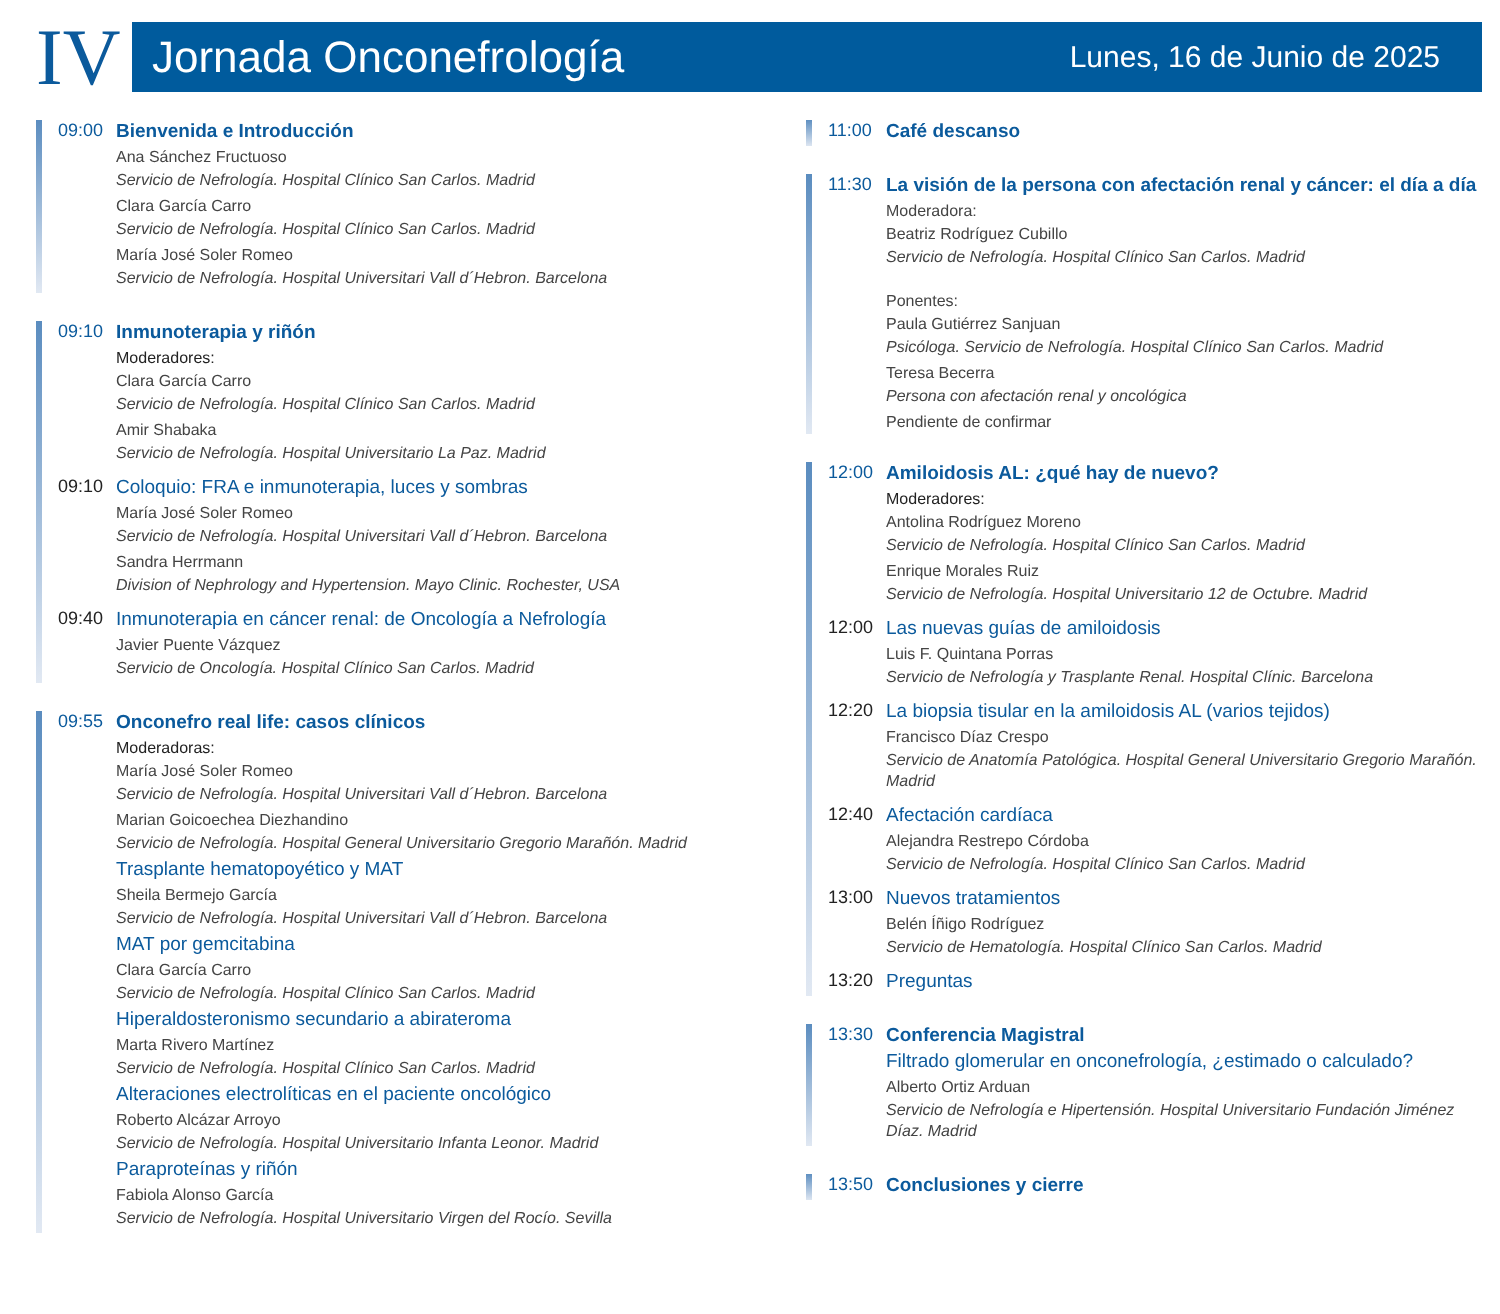IV
Jornada Onconefrología Lunes, 16 de Junio de 2025
09:00 Bienvenida e Introducción
Ana Sánchez Fructuoso
Servicio de Nefrología. Hospital Clínico San Carlos. Madrid
Clara García Carro
Servicio de Nefrología. Hospital Clínico San Carlos. Madrid
María José Soler Romeo
Servicio de Nefrología. Hospital Universitari Vall d´Hebron. Barcelona
09:10 Inmunoterapia y riñón
Moderadores:
Clara García Carro
Servicio de Nefrología. Hospital Clínico San Carlos. Madrid
Amir Shabaka
Servicio de Nefrología. Hospital Universitario La Paz. Madrid
09:10 Coloquio: FRA e inmunoterapia, luces y sombras
María José Soler Romeo
Servicio de Nefrología. Hospital Universitari Vall d´Hebron. Barcelona
Sandra Herrmann
Division of Nephrology and Hypertension. Mayo Clinic. Rochester, USA
09:40 Inmunoterapia en cáncer renal: de Oncología a Nefrología
Javier Puente Vázquez
Servicio de Oncología. Hospital Clínico San Carlos. Madrid
09:55 Onconefro real life: casos clínicos
Moderadoras:
María José Soler Romeo
Servicio de Nefrología. Hospital Universitari Vall d´Hebron. Barcelona
Marian Goicoechea Diezhandino
Servicio de Nefrología. Hospital General Universitario Gregorio Marañón. Madrid
Trasplante hematopoyético y MAT
Sheila Bermejo García
Servicio de Nefrología. Hospital Universitari Vall d´Hebron. Barcelona
MAT por gemcitabina
Clara García Carro
Servicio de Nefrología. Hospital Clínico San Carlos. Madrid
Hiperaldosteronismo secundario a abirateroma
Marta Rivero Martínez
Servicio de Nefrología. Hospital Clínico San Carlos. Madrid
Alteraciones electrolíticas en el paciente oncológico
Roberto Alcázar Arroyo
Servicio de Nefrología. Hospital Universitario Infanta Leonor. Madrid
Paraproteínas y riñón
Fabiola Alonso García
Servicio de Nefrología. Hospital Universitario Virgen del Rocío. Sevilla
11:00 Café descanso
11:30 La visión de la persona con afectación renal y cáncer: el día a día
Moderadora:
Beatriz Rodríguez Cubillo
Servicio de Nefrología. Hospital Clínico San Carlos. Madrid
Ponentes:
Paula Gutiérrez Sanjuan
Psicóloga. Servicio de Nefrología. Hospital Clínico San Carlos. Madrid
Teresa Becerra
Persona con afectación renal y oncológica
Pendiente de confirmar
12:00 Amiloidosis AL: ¿qué hay de nuevo?
Moderadores:
Antolina Rodríguez Moreno
Servicio de Nefrología. Hospital Clínico San Carlos. Madrid
Enrique Morales Ruiz
Servicio de Nefrología. Hospital Universitario 12 de Octubre. Madrid
12:00 Las nuevas guías de amiloidosis
Luis F. Quintana Porras
Servicio de Nefrología y Trasplante Renal. Hospital Clínic. Barcelona
12:20 La biopsia tisular en la amiloidosis AL (varios tejidos)
Francisco Díaz Crespo
Servicio de Anatomía Patológica. Hospital General Universitario Gregorio Marañón. Madrid
12:40 Afectación cardíaca
Alejandra Restrepo Córdoba
Servicio de Nefrología. Hospital Clínico San Carlos. Madrid
13:00 Nuevos tratamientos
Belén Íñigo Rodríguez
Servicio de Hematología. Hospital Clínico San Carlos. Madrid
13:20 Preguntas
13:30 Conferencia Magistral
Filtrado glomerular en onconefrología, ¿estimado o calculado?
Alberto Ortiz Arduan
Servicio de Nefrología e Hipertensión. Hospital Universitario Fundación Jiménez Díaz. Madrid
13:50 Conclusiones y cierre